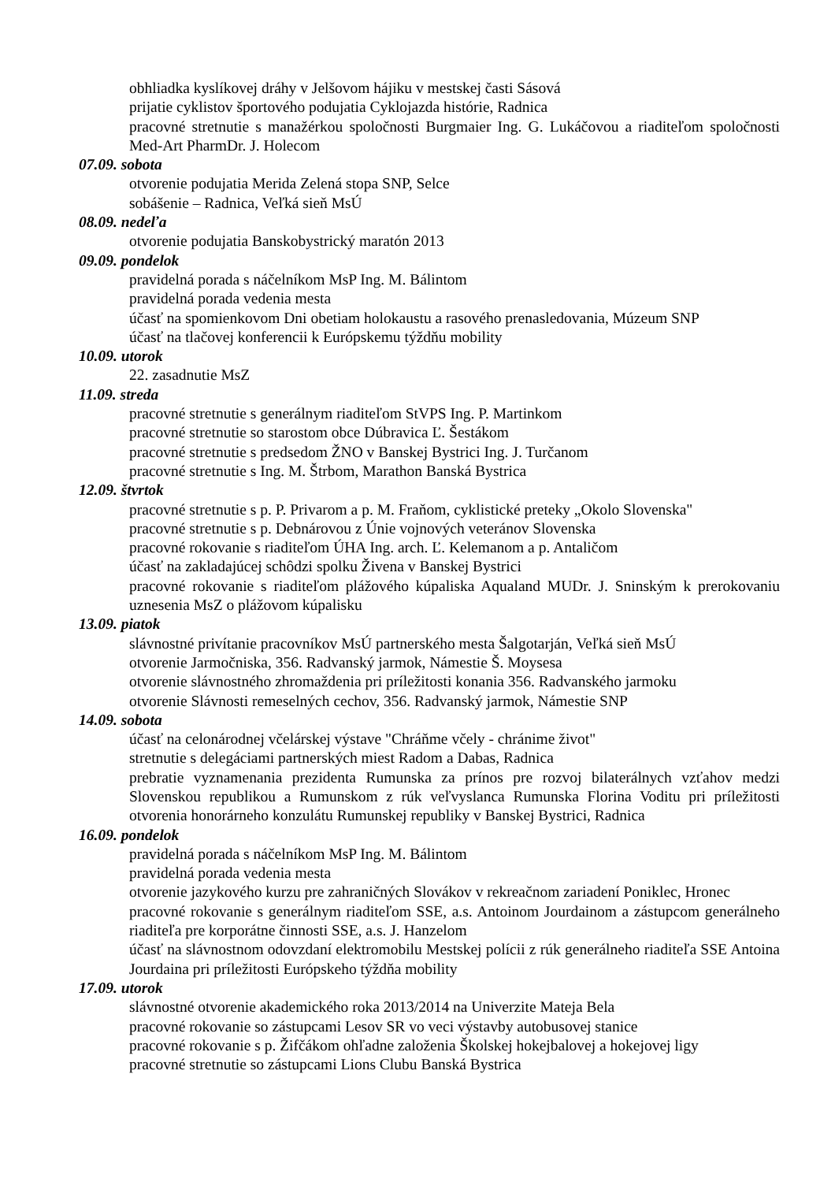obhliadka kyslíkovej dráhy v Jelšovom hájiku v mestskej časti Sásová
prijatie cyklistov športového podujatia Cyklojazda histórie, Radnica
pracovné stretnutie s manažérkou spoločnosti Burgmaier Ing. G. Lukáčovou a riaditeľom spoločnosti Med-Art PharmDr. J. Holecom
07.09. sobota
otvorenie podujatia Merida Zelená stopa SNP, Selce
sobášenie – Radnica, Veľká sieň MsÚ
08.09. nedeľa
otvorenie podujatia Banskobystrický maratón 2013
09.09. pondelok
pravidelná porada s náčelníkom MsP Ing. M. Bálintom
pravidelná porada vedenia mesta
účasť na spomienkovom Dni obetiam holokaustu a rasového prenasledovania, Múzeum SNP
účasť na tlačovej konferencii k Európskemu týždňu mobility
10.09. utorok
22. zasadnutie MsZ
11.09. streda
pracovné stretnutie s generálnym riaditeľom StVPS Ing. P. Martinkom
pracovné stretnutie so starostom obce Dúbravica Ľ. Šestákom
pracovné stretnutie s predsedom ŽNO v Banskej Bystrici Ing. J. Turčanom
pracovné stretnutie s Ing. M. Štrbom, Marathon Banská Bystrica
12.09. štvrtok
pracovné stretnutie s p. P. Privarom a p. M. Fraňom, cyklistické preteky „Okolo Slovenska"
pracovné stretnutie s p. Debnárovou z Únie vojnových veteránov Slovenska
pracovné rokovanie s riaditeľom ÚHA Ing. arch. Ľ. Kelemanom a p. Antaličom
účasť na zakladajúcej schôdzi spolku Živena v Banskej Bystrici
pracovné rokovanie s riaditeľom plážového kúpaliska Aqualand MUDr. J. Sninským k prerokovaniu uznesenia MsZ o plážovom kúpalisku
13.09. piatok
slávnostné privítanie pracovníkov MsÚ partnerského mesta Šalgotarján, Veľká sieň MsÚ
otvorenie Jarmočniska, 356. Radvanský jarmok, Námestie Š. Moysesa
otvorenie slávnostného zhromaždenia pri príležitosti konania 356. Radvanského jarmoku
otvorenie Slávnosti remeselných cechov, 356. Radvanský jarmok, Námestie SNP
14.09. sobota
účasť na celonárodnej včelárskej výstave "Chráňme včely - chránime život"
stretnutie s delegáciami partnerských miest Radom a Dabas, Radnica
prebratie vyznamenania prezidenta Rumunska za prínos pre rozvoj bilaterálnych vzťahov medzi Slovenskou republikou a Rumunskom z rúk veľvyslanca Rumunska Florina Voditu pri príležitosti otvorenia honorárneho konzulátu Rumunskej republiky v Banskej Bystrici, Radnica
16.09. pondelok
pravidelná porada s náčelníkom MsP Ing. M. Bálintom
pravidelná porada vedenia mesta
otvorenie jazykového kurzu pre zahraničných Slovákov v rekreačnom zariadení Poniklec, Hronec
pracovné rokovanie s generálnym riaditeľom SSE, a.s. Antoinom Jourdainom a zástupcom generálneho riaditeľa pre korporátne činnosti SSE, a.s. J. Hanzelom
účasť na slávnostnom odovzdaní elektromobilu Mestskej polícii z rúk generálneho riaditeľa SSE Antoina Jourdaina pri príležitosti Európskeho týždňa mobility
17.09. utorok
slávnostné otvorenie akademického roka 2013/2014 na Univerzite Mateja Bela
pracovné rokovanie so zástupcami Lesov SR vo veci výstavby autobusovej stanice
pracovné rokovanie s p. Žifčákom ohľadne založenia Školskej hokejbalovej a hokejovej ligy
pracovné stretnutie so zástupcami Lions Clubu Banská Bystrica